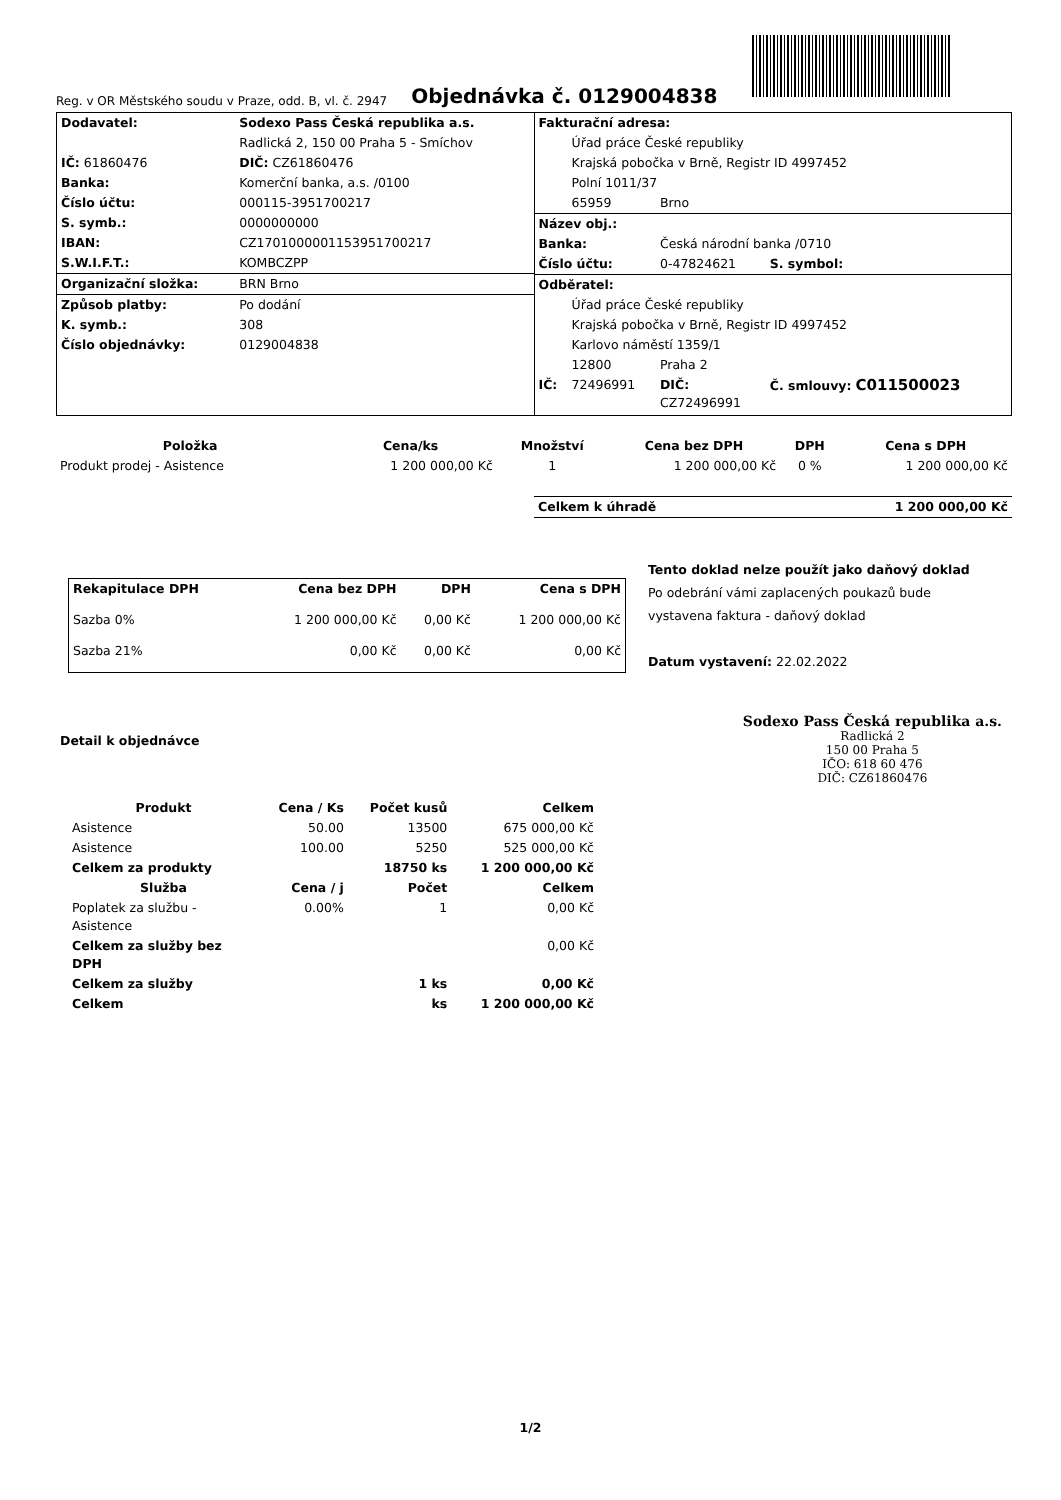Reg. v OR Městského soudu v Praze, odd. B, vl. č. 2947
Objednávka č. 0129004838
| Dodavatel: | Sodexo Pass Česká republika a.s. |
| | Radlická 2, 150 00 Praha 5 - Smíchov |
| IČ: 61860476 | DIČ: CZ61860476 |
| Banka: | Komerční banka, a.s. /0100 |
| Číslo účtu: | 000115-3951700217 |
| S. symb.: | 0000000000 |
| IBAN: | CZ1701000001153951700217 |
| S.W.I.F.T.: | KOMBCZPP |
| Organizační složka: | BRN Brno |
| Způsob platby: | Po dodání |
| K. symb.: | 308 |
| Číslo objednávky: | 0129004838 |
| Fakturační adresa: | | | |
| | Úřad práce České republiky | | |
| | Krajská pobočka v Brně, Registr ID 4997452 | | |
| | Polní 1011/37 | | |
| | 65959 | Brno | |
| Název obj.: | | | |
| Banka: | | Česká národní banka /0710 | |
| Číslo účtu: | | 0-47824621 | S. symbol: |
| Odběratel: | | | |
| | Úřad práce České republiky | | |
| | Krajská pobočka v Brně, Registr ID 4997452 | | |
| | Karlovo náměstí 1359/1 | | |
| | 12800 | Praha 2 | |
| IČ: | 72496991 | DIČ: CZ72496991 | Č. smlouvy: C011500023 |
| Položka | Cena/ks | Množství | Cena bez DPH | DPH | Cena s DPH |
| --- | --- | --- | --- | --- | --- |
| Produkt prodej - Asistence | 1 200 000,00 Kč | 1 | 1 200 000,00 Kč | 0 % | 1 200 000,00 Kč |
| Celkem k úhradě | 1 200 000,00 Kč |
| Rekapitulace DPH | Cena bez DPH | DPH | Cena s DPH |
| --- | --- | --- | --- |
| Sazba 0% | 1 200 000,00 Kč | 0,00 Kč | 1 200 000,00 Kč |
| Sazba 21% | 0,00 Kč | 0,00 Kč | 0,00 Kč |
Tento doklad nelze použít jako daňový doklad
Po odebrání vámi zaplacených poukazů bude
vystavena faktura - daňový doklad
Datum vystavení: 22.02.2022
Detail k objednávce
| Produkt | Cena / Ks | Počet kusů | Celkem |
| --- | --- | --- | --- |
| Asistence | 50.00 | 13500 | 675 000,00 Kč |
| Asistence | 100.00 | 5250 | 525 000,00 Kč |
| Celkem za produkty | | 18750 ks | 1 200 000,00 Kč |
| Služba | Cena / j | Počet | Celkem |
| Poplatek za službu - Asistence | 0.00% | 1 | 0,00 Kč |
| Celkem za služby bez DPH | | | 0,00 Kč |
| Celkem za služby | | 1 ks | 0,00 Kč |
| Celkem | | ks | 1 200 000,00 Kč |
Sodexo Pass Česká republika a.s.
Radlická 2
150 00 Praha 5
IČO: 618 60 476
DIČ: CZ61860476
1/2